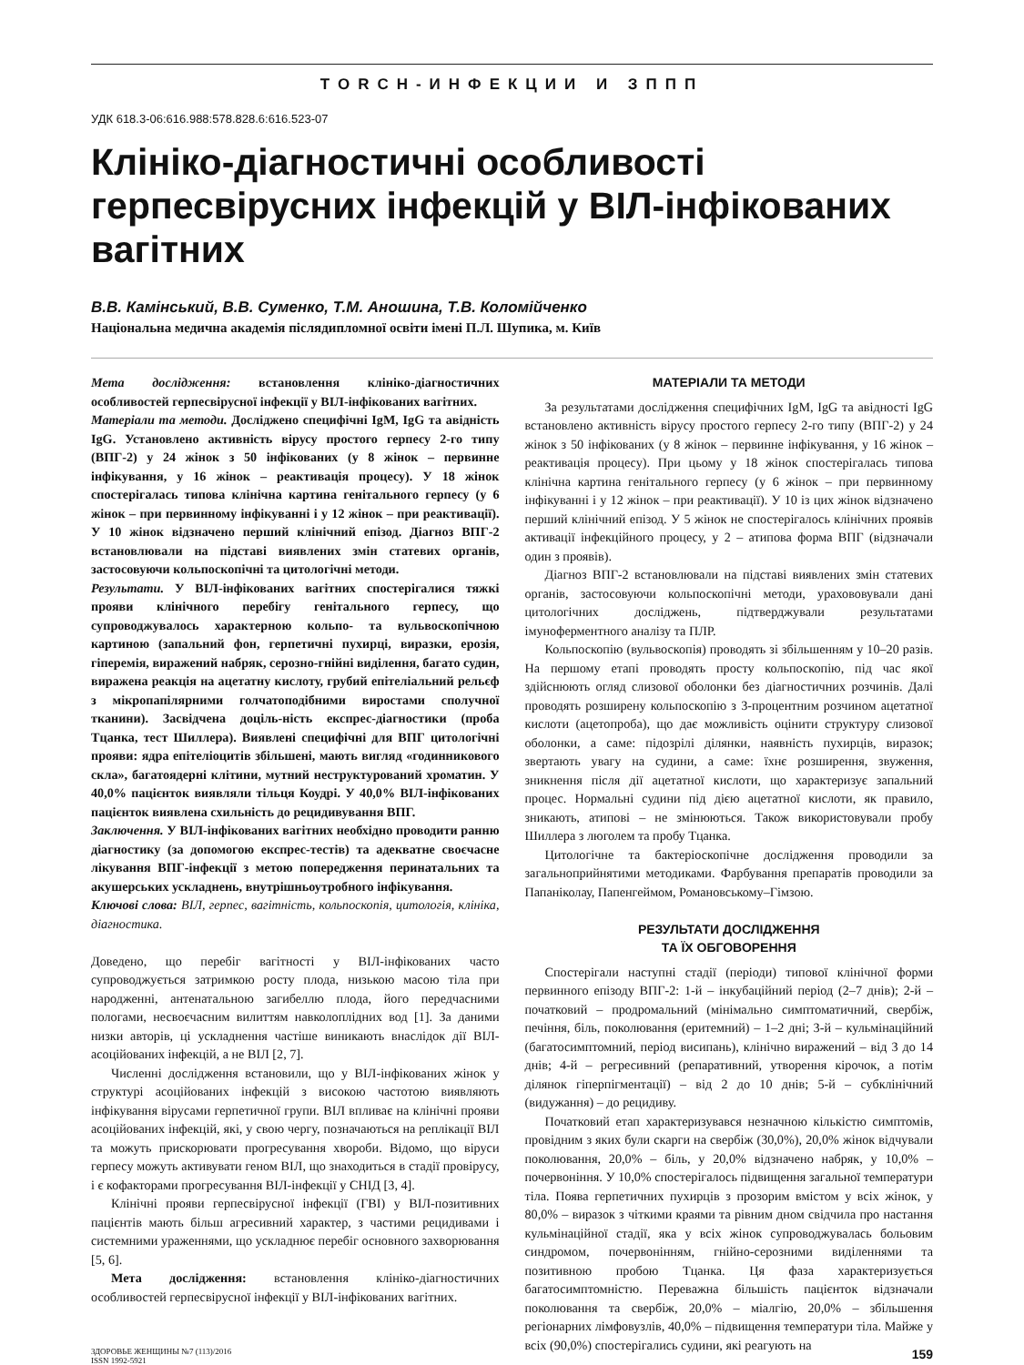TORCH-ИНФЕКЦИИ И ЗППП
УДК 618.3-06:616.988:578.828.6:616.523-07
Клініко-діагностичні особливості герпесвірусних інфекцій у ВІЛ-інфікованих вагітних
В.В. Камінський, В.В. Суменко, Т.М. Аношина, Т.В. Коломійченко
Національна медична академія післядипломної освіти імені П.Л. Шупика, м. Київ
Мета дослідження: встановлення клініко-діагностичних особливостей герпесвірусної інфекції у ВІЛ-інфікованих вагітних.
Матеріали та методи. Досліджено специфічні IgM, IgG та авідність IgG. Установлено активність вірусу простого герпесу 2-го типу (ВПГ-2) у 24 жінок з 50 інфікованих (у 8 жінок – первинне інфікування, у 16 жінок – реактивація процесу). У 18 жінок спостерігалась типова клінічна картина генітального герпесу (у 6 жінок – при первинному інфікуванні і у 12 жінок – при реактивації). У 10 жінок відзначено перший клінічний епізод. Діагноз ВПГ-2 встановлювали на підставі виявлених змін статевих органів, застосовуючи кольпоскопічні та цитологічні методи.
Результати. У ВІЛ-інфікованих вагітних спостерігалися тяжкі прояви клінічного перебігу генітального герпесу, що супроводжувалось характерною кольпо- та вульвоскопічною картиною (запальний фон, герпетичні пухирці, виразки, ерозія, гіперемія, виражений набряк, серозно-гнійні виділення, багато судин, виражена реакція на ацетатну кислоту, грубий епітеліальний рельєф з мікропапілярними голчатоподібними виростами сполучної тканини). Засвідчена доціль-ність експрес-діагностики (проба Тцанка, тест Шиллера). Виявлені специфічні для ВПГ цитологічні прояви: ядра епітеліоцитів збільшені, мають вигляд «годинникового скла», багатоядерні клітини, мутний неструктурований хроматин. У 40,0% пацієнток виявляли тільця Коудрі. У 40,0% ВІЛ-інфікованих пацієнток виявлена схильність до рецидивування ВПГ.
Заключення. У ВІЛ-інфікованих вагітних необхідно проводити ранню діагностику (за допомогою експрес-тестів) та адекватне своєчасне лікування ВПГ-інфекції з метою попередження перинатальних та акушерських ускладнень, внутрішньоутробного інфікування.
Ключові слова: ВІЛ, герпес, вагітність, кольпоскопія, цитологія, клініка, діагностика.
Доведено, що перебіг вагітності у ВІЛ-інфікованих часто супроводжується затримкою росту плода, низькою масою тіла при народженні, антенатальною загибеллю плода, його передчасними пологами, несвоєчасним вилиттям навколоплідних вод [1]. За даними низки авторів, ці ускладнення частіше виникають внаслідок дії ВІЛ-асоційованих інфекцій, а не ВІЛ [2, 7].
Численні дослідження встановили, що у ВІЛ-інфікованих жінок у структурі асоційованих інфекцій з високою частотою виявляють інфікування вірусами герпетичної групи. ВІЛ впливає на клінічні прояви асоційованих інфекцій, які, у свою чергу, позначаються на реплікації ВІЛ та можуть прискорювати прогресування хвороби. Відомо, що віруси герпесу можуть активувати геном ВІЛ, що знаходиться в стадії провірусу, і є кофакторами прогресування ВІЛ-інфекції у СНІД [3, 4].
Клінічні прояви герпесвірусної інфекції (ГВІ) у ВІЛ-позитивних пацієнтів мають більш агресивний характер, з частими рецидивами і системними ураженнями, що ускладнює перебіг основного захворювання [5, 6].
Мета дослідження: встановлення клініко-діагностичних особливостей герпесвірусної інфекції у ВІЛ-інфікованих вагітних.
МАТЕРІАЛИ ТА МЕТОДИ
За результатами дослідження специфічних IgM, IgG та авідності IgG встановлено активність вірусу простого герпесу 2-го типу (ВПГ-2) у 24 жінок з 50 інфікованих (у 8 жінок – первинне інфікування, у 16 жінок – реактивація процесу). При цьому у 18 жінок спостерігалась типова клінічна картина генітального герпесу (у 6 жінок – при первинному інфікуванні і у 12 жінок – при реактивації). У 10 із цих жінок відзначено перший клінічний епізод. У 5 жінок не спостерігалось клінічних проявів активації інфекційного процесу, у 2 – атипова форма ВПГ (відзначали один з проявів).
Діагноз ВПГ-2 встановлювали на підставі виявлених змін статевих органів, застосовуючи кольпоскопічні методи, урахововували дані цитологічних досліджень, підтверджували результатами імуноферментного аналізу та ПЛР.
Кольпоскопію (вульвоскопія) проводять зі збільшенням у 10–20 разів. На першому етапі проводять просту кольпоскопію, під час якої здійснюють огляд слизової оболонки без діагностичних розчинів. Далі проводять розширену кольпоскопію з 3-процентним розчином ацетатної кислоти (ацетопроба), що дає можливість оцінити структуру слизової оболонки, а саме: підозрілі ділянки, наявність пухирців, виразок; звертають увагу на судини, а саме: їхнє розширення, звуження, зникнення після дії ацетатної кислоти, що характеризує запальний процес. Нормальні судини під дією ацетатної кислоти, як правило, зникають, атипові – не змінюються. Також використовували пробу Шиллера з люголем та пробу Тцанка.
Цитологічне та бактеріоскопічне дослідження проводили за загальноприйнятими методиками. Фарбування препаратів проводили за Папаніколау, Папенгеймом, Романовському–Гімзою.
РЕЗУЛЬТАТИ ДОСЛІДЖЕННЯ
ТА ЇХ ОБГОВОРЕННЯ
Спостерігали наступні стадії (періоди) типової клінічної форми первинного епізоду ВПГ-2: 1-й – інкубаційний період (2–7 днів); 2-й – початковий – продромальний (мінімально симптоматичний, свербіж, печіння, біль, поколювання (еритемний) – 1–2 дні; 3-й – кульмінаційний (багатосимптомний, період висипань), клінічно виражений – від 3 до 14 днів; 4-й – регресивний (репаративний, утворення кірочок, а потім ділянок гіперпігментації) – від 2 до 10 днів; 5-й – субклінічний (видужання) – до рецидиву.
Початковий етап характеризувався незначною кількістю симптомів, провідним з яких були скарги на свербіж (30,0%), 20,0% жінок відчували поколювання, 20,0% – біль, у 20,0% відзначено набряк, у 10,0% – почервоніння. У 10,0% спостерігалось підвищення загальної температури тіла. Поява герпетичних пухирців з прозорим вмістом у всіх жінок, у 80,0% – виразок з чіткими краями та рівним дном свідчила про настання кульмінаційної стадії, яка у всіх жінок супроводжувалась больовим синдромом, почервонінням, гнійно-серозними виділеннями та позитивною пробою Тцанка. Ця фаза характеризується багатосимптомністю. Переважна більшість пацієнток відзначали поколювання та свербіж, 20,0% – міалгію, 20,0% – збільшення регіонарних лімфовузлів, 40,0% – підвищення температури тіла. Майже у всіх (90,0%) спостерігались судини, які реагують на
ЗДОРОВЬЕ ЖЕНЩИНЫ №7 (113)/2016
ISSN 1992-5921
159